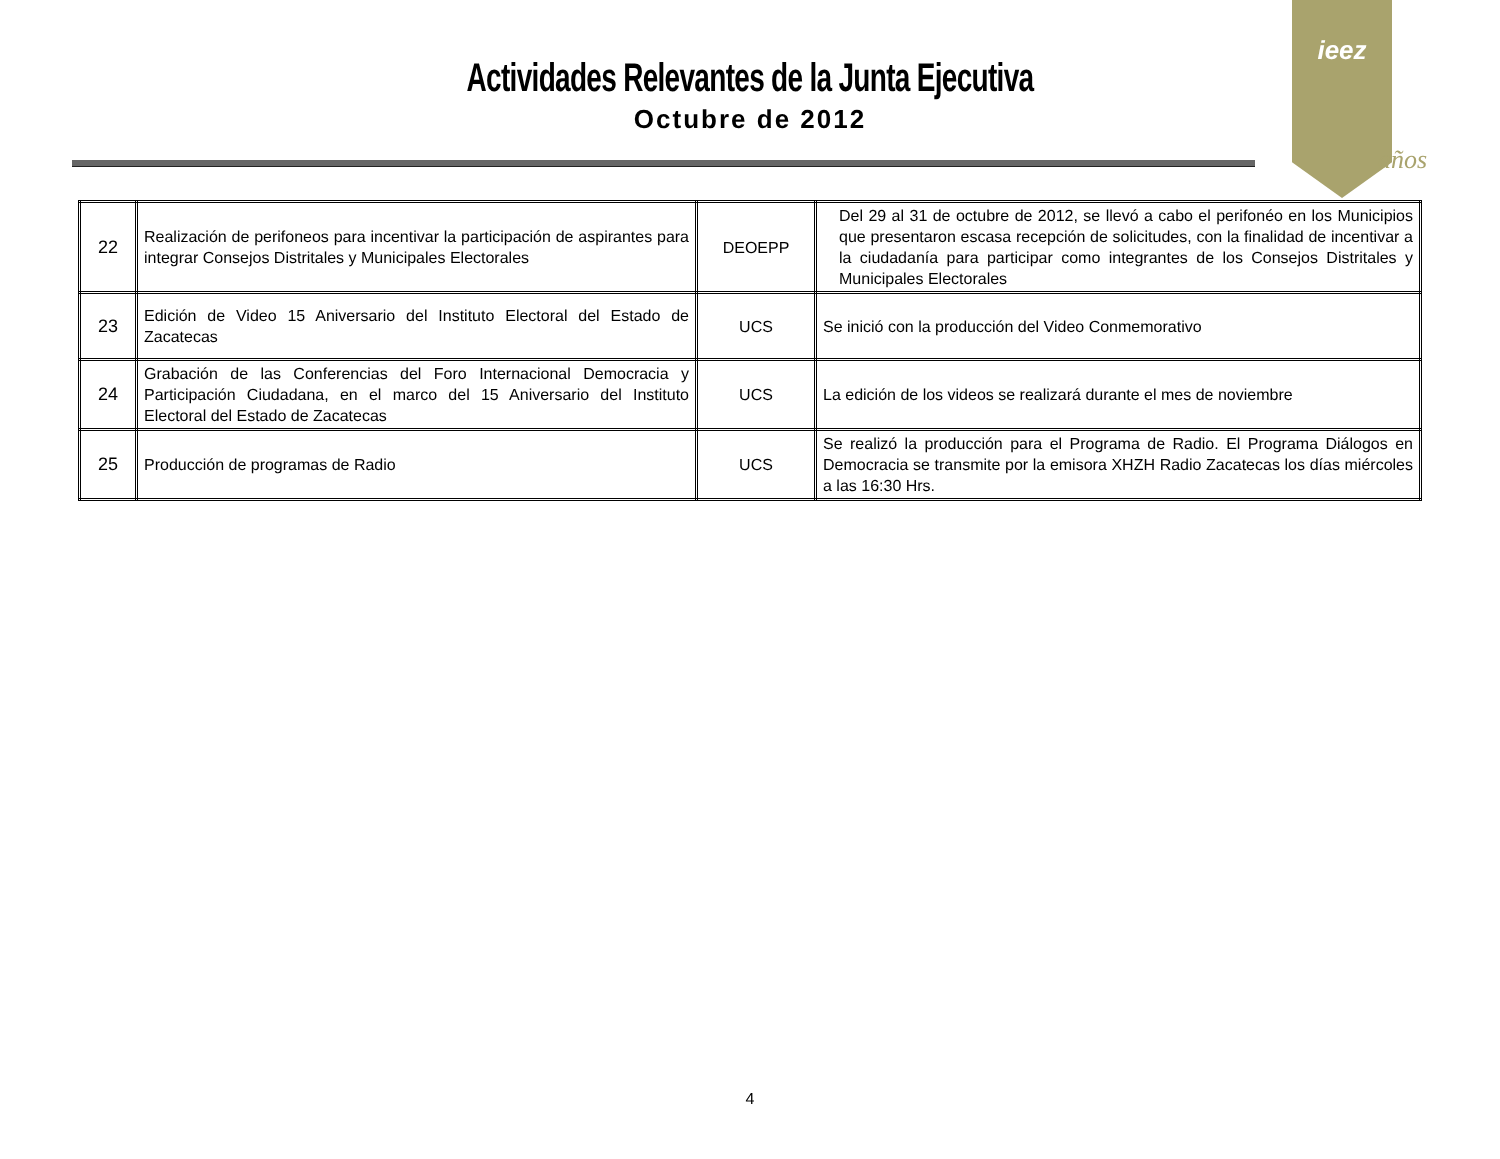Actividades Relevantes de la Junta Ejecutiva
Octubre de 2012
ieez
años
| 22 | Realización de perifoneos para incentivar la participación de aspirantes para integrar Consejos Distritales y Municipales Electorales | DEOEPP | Del 29 al 31 de octubre de 2012, se llevó a cabo el perifonéo en los Municipios que presentaron escasa recepción de solicitudes, con la finalidad de incentivar a la ciudadanía para participar como integrantes de los Consejos Distritales y Municipales Electorales |
| 23 | Edición de Video 15 Aniversario del Instituto Electoral del Estado de Zacatecas | UCS | Se inició con la producción del Video Conmemorativo |
| 24 | Grabación de las Conferencias del Foro Internacional Democracia y Participación Ciudadana, en el marco del 15 Aniversario del Instituto Electoral del Estado de Zacatecas | UCS | La edición de los videos se realizará durante el mes de noviembre |
| 25 | Producción de programas de Radio | UCS | Se realizó la producción para el Programa de Radio. El Programa Diálogos en Democracia se transmite por la emisora XHZH Radio Zacatecas los días miércoles a las 16:30 Hrs. |
4